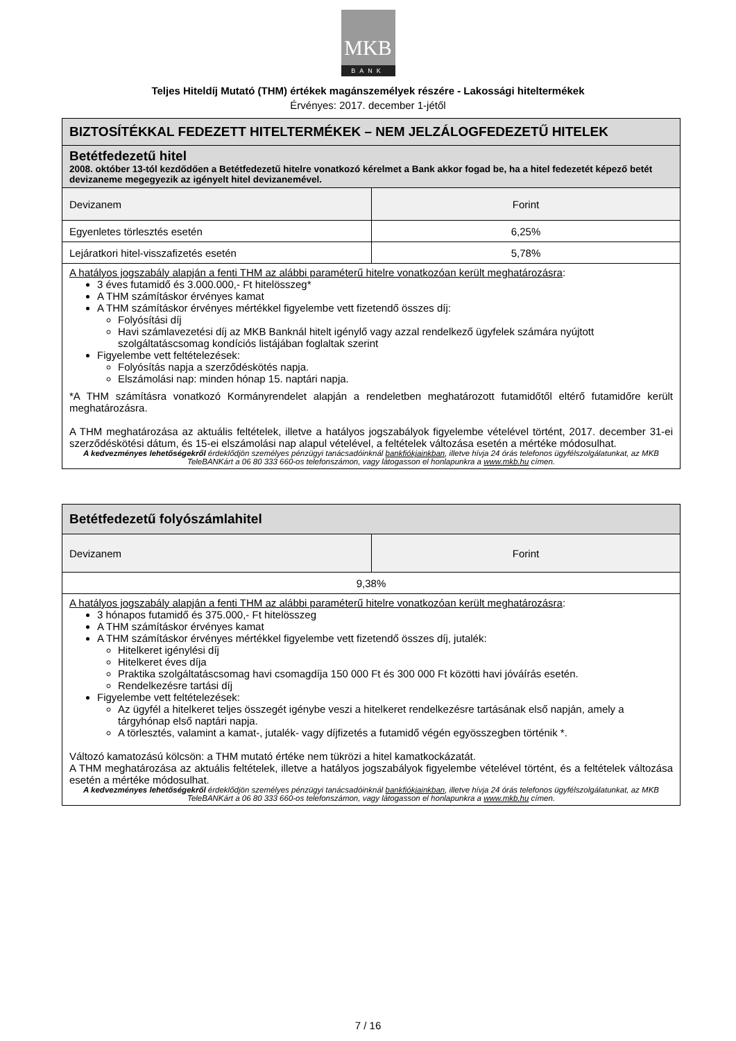MKB
BANK
Teljes Hiteldíj Mutató (THM) értékek magánszemélyek részére - Lakossági hiteltermékek
Érvényes: 2017. december 1-jétől
| BIZTOSÍTÉKKAL FEDEZETT HITELTERMÉKEK – NEM JELZÁLOGFEDEZETŰ HITELEK | |
| Betétfedezetű hitel 2008. október 13-tól kezdődően a Betétfedezetű hitelre vonatkozó kérelmet a Bank akkor fogad be, ha a hitel fedezetét képező betét devizaneme megegyezik az igényelt hitel devizanemével. | |
| Devizanem | Forint |
| Egyenletes törlesztés esetén | 6,25% |
| Lejáratkori hitel-visszafizetés esetén | 5,78% |
| A hatályos jogszabály alapján a fenti THM az alábbi paraméterű hitelre vonatkozóan került meghatározásra : 3 éves futamidő és 3.000.000,- Ft hitelösszeg* A THM számításkor érvényes kamat A THM számításkor érvényes mértékkel figyelembe vett fizetendő összes díj: Folyósítási díj Havi számlavezetési díj az MKB Banknál hitelt igénylő vagy azzal rendelkező ügyfelek számára nyújtott szolgáltatáscsomag kondíciós listájában foglaltak szerint Figyelembe vett feltételezések: Folyósítás napja a szerződéskötés napja. Elszámolási nap: minden hónap 15. naptári napja. *A THM számításra vonatkozó Kormányrendelet alapján a rendeletben meghatározott futamidőtől eltérő futamidőre került meghatározásra. A THM meghatározása az aktuális feltételek, illetve a hatályos jogszabályok figyelembe vételével történt, 2017. december 31-ei szerződéskötési dátum, és 15-ei elszámolási nap alapul vételével, a feltételek változása esetén a mértéke módosulhat. A kedvezményes lehetőségekről érdeklődjön személyes pénzügyi tanácsadóinknál bankfiókjainkban , illetve hívja 24 órás telefonos ügyfélszolgálatunkat, az MKB TeleBANKárt a 06 80 333 660-os telefonszámon, vagy látogasson el honlapunkra a www.mkb.hu címen. | |
| Betétfedezetű folyószámlahitel | |
| Devizanem | Forint |
| 9,38% | |
| A hatályos jogszabály alapján a fenti THM az alábbi paraméterű hitelre vonatkozóan került meghatározásra : 3 hónapos futamidő és 375.000,- Ft hitelösszeg A THM számításkor érvényes kamat A THM számításkor érvényes mértékkel figyelembe vett fizetendő összes díj, jutalék: Hitelkeret igénylési díj Hitelkeret éves díja Praktika szolgáltatáscsomag havi csomagdíja 150 000 Ft és 300 000 Ft közötti havi jóváírás esetén. Rendelkezésre tartási díj Figyelembe vett feltételezések: Az ügyfél a hitelkeret teljes összegét igénybe veszi a hitelkeret rendelkezésre tartásának első napján, amely a tárgyhónap első naptári napja. A törlesztés, valamint a kamat-, jutalék- vagy díjfizetés a futamidő végén egyösszegben történik *. Változó kamatozású kölcsön: a THM mutató értéke nem tükrözi a hitel kamatkockázatát. A THM meghatározása az aktuális feltételek, illetve a hatályos jogszabályok figyelembe vételével történt, és a feltételek változása esetén a mértéke módosulhat. A kedvezményes lehetőségekről érdeklődjön személyes pénzügyi tanácsadóinknál bankfiókjainkban , illetve hívja 24 órás telefonos ügyfélszolgálatunkat, az MKB TeleBANKárt a 06 80 333 660-os telefonszámon, vagy látogasson el honlapunkra a www.mkb.hu címen. | |
7 / 16